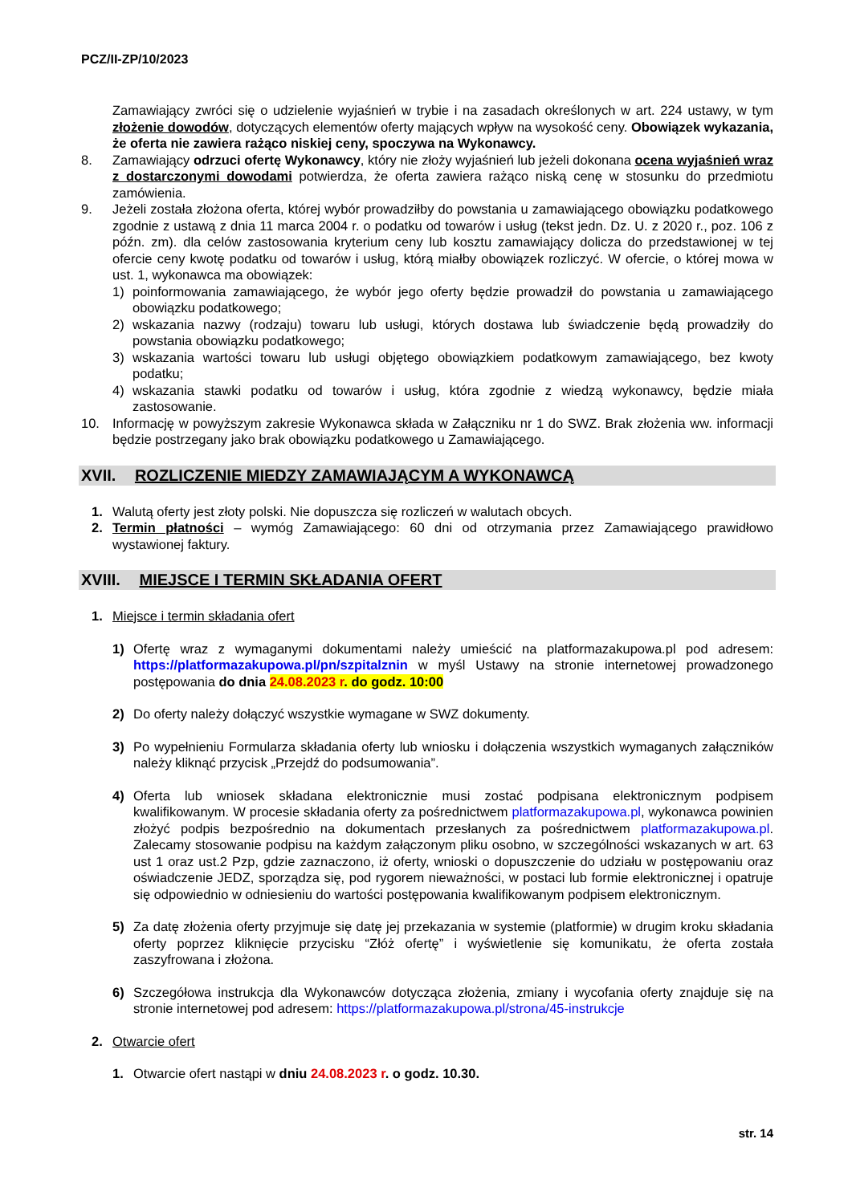PCZ/II-ZP/10/2023
Zamawiający zwróci się o udzielenie wyjaśnień w trybie i na zasadach określonych w art. 224 ustawy, w tym złożenie dowodów, dotyczących elementów oferty mających wpływ na wysokość ceny. Obowiązek wykazania, że oferta nie zawiera rażąco niskiej ceny, spoczywa na Wykonawcy.
8. Zamawiający odrzuci ofertę Wykonawcy, który nie złoży wyjaśnień lub jeżeli dokonana ocena wyjaśnień wraz z dostarczonymi dowodami potwierdza, że oferta zawiera rażąco niską cenę w stosunku do przedmiotu zamówienia.
9. Jeżeli została złożona oferta, której wybór prowadziłby do powstania u zamawiającego obowiązku podatkowego zgodnie z ustawą z dnia 11 marca 2004 r. o podatku od towarów i usług (tekst jedn. Dz. U. z 2020 r., poz. 106 z późn. zm). dla celów zastosowania kryterium ceny lub kosztu zamawiający dolicza do przedstawionej w tej ofercie ceny kwotę podatku od towarów i usług, którą miałby obowiązek rozliczyć. W ofercie, o której mowa w ust. 1, wykonawca ma obowiązek:
1) poinformowania zamawiającego, że wybór jego oferty będzie prowadził do powstania u zamawiającego obowiązku podatkowego;
2) wskazania nazwy (rodzaju) towaru lub usługi, których dostawa lub świadczenie będą prowadziły do powstania obowiązku podatkowego;
3) wskazania wartości towaru lub usługi objętego obowiązkiem podatkowym zamawiającego, bez kwoty podatku;
4) wskazania stawki podatku od towarów i usług, która zgodnie z wiedzą wykonawcy, będzie miała zastosowanie.
10. Informację w powyższym zakresie Wykonawca składa w Załączniku nr 1 do SWZ. Brak złożenia ww. informacji będzie postrzegany jako brak obowiązku podatkowego u Zamawiającego.
XVII. ROZLICZENIE MIEDZY ZAMAWIAJĄCYM A WYKONAWCĄ
1. Walutą oferty jest złoty polski. Nie dopuszcza się rozliczeń w walutach obcych.
2. Termin płatności – wymóg Zamawiającego: 60 dni od otrzymania przez Zamawiającego prawidłowo wystawionej faktury.
XVIII. MIEJSCE I TERMIN SKŁADANIA OFERT
1. Miejsce i termin składania ofert
1) Ofertę wraz z wymaganymi dokumentami należy umieścić na platformazakupowa.pl pod adresem: https://platformazakupowa.pl/pn/szpitalznin w myśl Ustawy na stronie internetowej prowadzonego postępowania do dnia 24.08.2023 r. do godz. 10:00
2) Do oferty należy dołączyć wszystkie wymagane w SWZ dokumenty.
3) Po wypełnieniu Formularza składania oferty lub wniosku i dołączenia wszystkich wymaganych załączników należy kliknąć przycisk „Przejdź do podsumowania”.
4) Oferta lub wniosek składana elektronicznie musi zostać podpisana elektronicznym podpisem kwalifikowanym. W procesie składania oferty za pośrednictwem platformazakupowa.pl, wykonawca powinien złożyć podpis bezpośrednio na dokumentach przesłanych za pośrednictwem platformazakupowa.pl. Zalecamy stosowanie podpisu na każdym załączonym pliku osobno, w szczególności wskazanych w art. 63 ust 1 oraz ust.2 Pzp, gdzie zaznaczono, iż oferty, wnioski o dopuszczenie do udziału w postępowaniu oraz oświadczenie JEDZ, sporządza się, pod rygorem nieważności, w postaci lub formie elektronicznej i opatruje się odpowiednio w odniesieniu do wartości postępowania kwalifikowanym podpisem elektronicznym.
5) Za datę złożenia oferty przyjmuje się datę jej przekazania w systemie (platformie) w drugim kroku składania oferty poprzez kliknięcie przycisku “Złóż ofertę” i wyświetlenie się komunikatu, że oferta została zaszyfrowana i złożona.
6) Szczegółowa instrukcja dla Wykonawców dotycząca złożenia, zmiany i wycofania oferty znajduje się na stronie internetowej pod adresem: https://platformazakupowa.pl/strona/45-instrukcje
2. Otwarcie ofert
1. Otwarcie ofert nastąpi w dniu 24.08.2023 r. o godz. 10.30.
str. 14